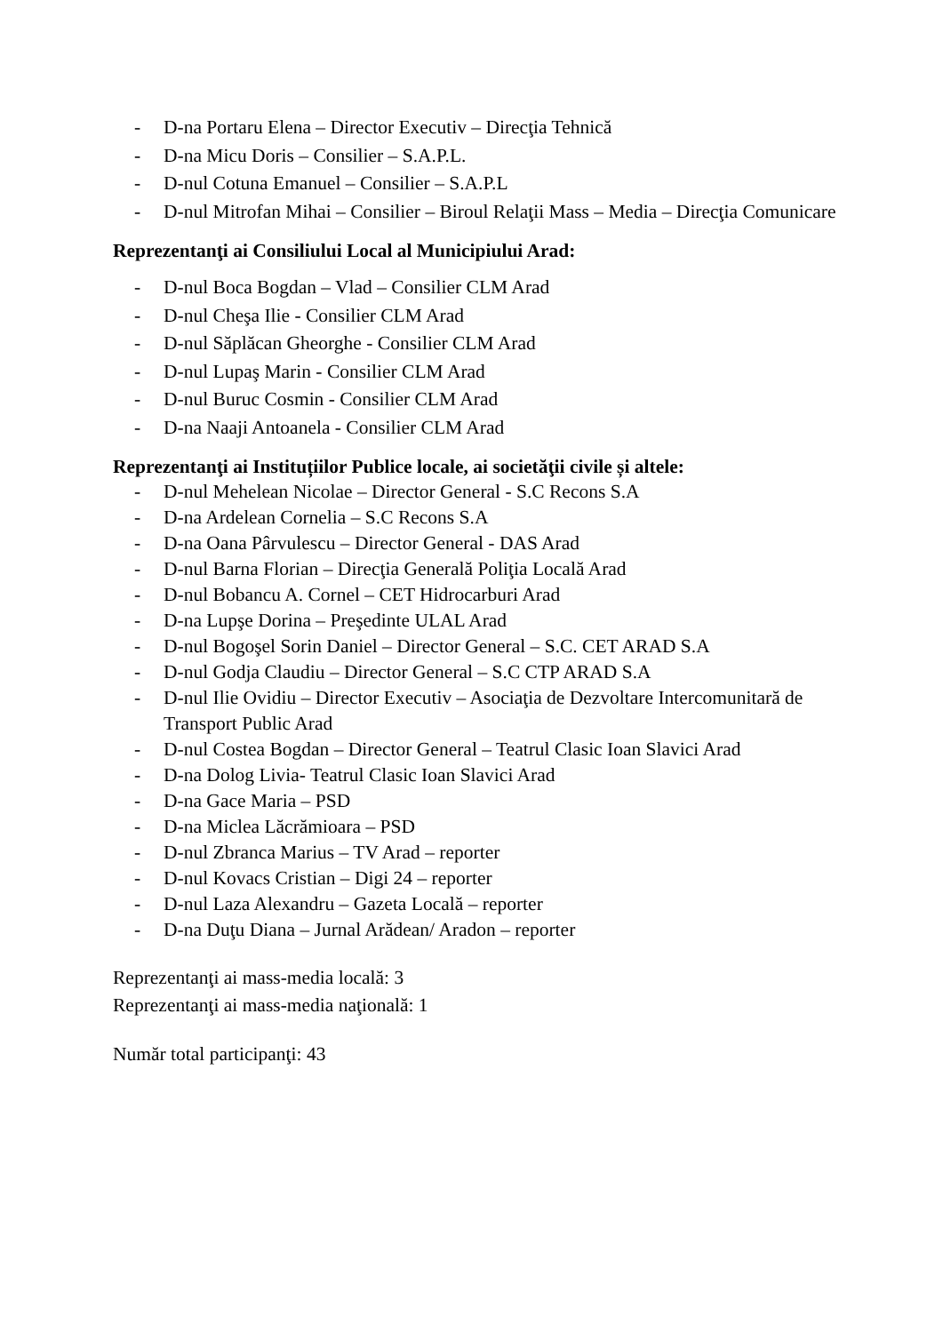- D-na Portaru Elena – Director Executiv – Direcţia Tehnică
- D-na Micu Doris – Consilier – S.A.P.L.
- D-nul Cotuna Emanuel – Consilier – S.A.P.L
- D-nul Mitrofan Mihai – Consilier – Biroul Relaţii Mass – Media – Direcţia Comunicare
Reprezentanţi ai Consiliului Local al Municipiului Arad:
- D-nul Boca Bogdan – Vlad – Consilier CLM Arad
- D-nul Cheşa Ilie - Consilier CLM Arad
- D-nul Săplăcan Gheorghe - Consilier CLM Arad
- D-nul Lupaş Marin - Consilier CLM Arad
- D-nul Buruc Cosmin - Consilier CLM Arad
- D-na Naaji Antoanela - Consilier CLM Arad
Reprezentanţi ai Instituțiilor Publice locale, ai societăţii civile și altele:
- D-nul Mehelean Nicolae – Director General - S.C Recons S.A
- D-na Ardelean Cornelia – S.C Recons S.A
- D-na Oana Pârvulescu – Director General - DAS Arad
- D-nul Barna Florian – Direcţia Generală Poliţia Locală Arad
- D-nul Bobancu A. Cornel – CET Hidrocarburi Arad
- D-na Lupşe Dorina – Preşedinte ULAL Arad
- D-nul Bogoşel Sorin Daniel – Director General – S.C. CET ARAD S.A
- D-nul Godja Claudiu – Director General – S.C CTP ARAD S.A
- D-nul Ilie Ovidiu – Director Executiv – Asociaţia de Dezvoltare Intercomunitară de Transport Public Arad
- D-nul Costea Bogdan – Director General – Teatrul Clasic Ioan Slavici Arad
- D-na Dolog Livia- Teatrul Clasic Ioan Slavici Arad
- D-na Gace Maria – PSD
- D-na Miclea Lăcrămioara – PSD
- D-nul Zbranca Marius – TV Arad – reporter
- D-nul Kovacs Cristian – Digi 24 – reporter
- D-nul Laza Alexandru – Gazeta Locală – reporter
- D-na Duţu Diana – Jurnal Arădean/ Aradon – reporter
Reprezentanţi ai mass-media locală: 3
Reprezentanţi ai mass-media naţională: 1
Număr total participanţi: 43